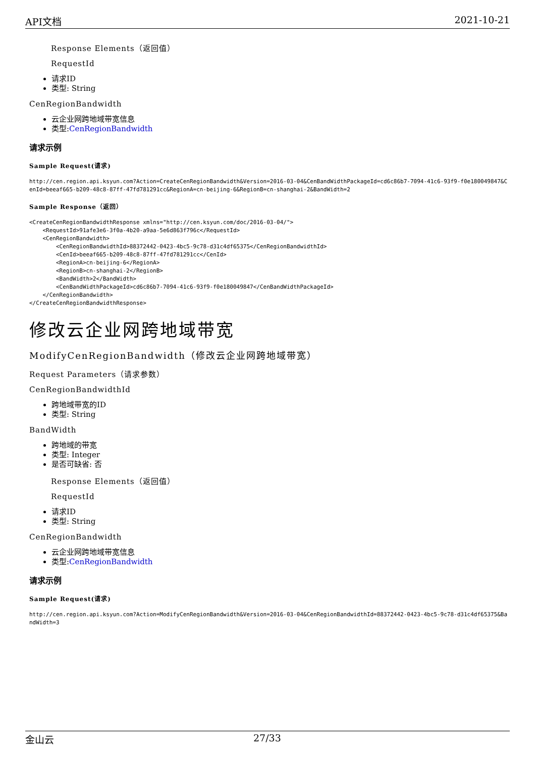API文档 2021-10-21
Response Elements（返回值）
RequestId
请求ID
类型: String
CenRegionBandwidth
云企业网跨地域带宽信息
类型:CenRegionBandwidth
请求示例
Sample Request(请求)
http://cen.region.api.ksyun.com?Action=CreateCenRegionBandwidth&Version=2016-03-04&CenBandWidthPackageId=cd6c86b7-7094-41c6-93f9-f0e180049847&CenId=beeaf665-b209-48c8-87ff-47fd781291cc&RegionA=cn-beijing-6&RegionB=cn-shanghai-2&BandWidth=2
Sample Response（返回）
<CreateCenRegionBandwidthResponse xmlns="http://cen.ksyun.com/doc/2016-03-04/">
    <RequestId>91afe3e6-3f0a-4b20-a9aa-5e6d863f796c</RequestId>
    <CenRegionBandwidth>
        <CenRegionBandwidthId>88372442-0423-4bc5-9c78-d31c4df65375</CenRegionBandwidthId>
        <CenId>beeaf665-b209-48c8-87ff-47fd781291cc</CenId>
        <RegionA>cn-beijing-6</RegionA>
        <RegionB>cn-shanghai-2</RegionB>
        <BandWidth>2</BandWidth>
        <CenBandWidthPackageId>cd6c86b7-7094-41c6-93f9-f0e180049847</CenBandWidthPackageId>
    </CenRegionBandwidth>
</CreateCenRegionBandwidthResponse>
修改云企业网跨地域带宽
ModifyCenRegionBandwidth（修改云企业网跨地域带宽）
Request Parameters（请求参数）
CenRegionBandwidthId
跨地域带宽的ID
类型: String
BandWidth
跨地域的带宽
类型: Integer
是否可缺省: 否
Response Elements（返回值）
RequestId
请求ID
类型: String
CenRegionBandwidth
云企业网跨地域带宽信息
类型:CenRegionBandwidth
请求示例
Sample Request(请求)
http://cen.region.api.ksyun.com?Action=ModifyCenRegionBandwidth&Version=2016-03-04&CenRegionBandwidthId=88372442-0423-4bc5-9c78-d31c4df65375&BandWidth=3
金山云 27/33